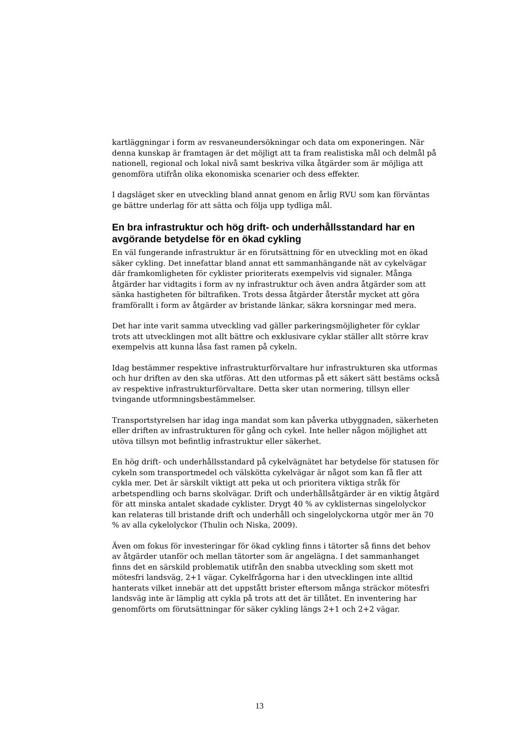kartläggningar i form av resvaneundersökningar och data om exponeringen. När denna kunskap är framtagen är det möjligt att ta fram realistiska mål och delmål på nationell, regional och lokal nivå samt beskriva vilka åtgärder som är möjliga att genomföra utifrån olika ekonomiska scenarier och dess effekter.
I dagsläget sker en utveckling bland annat genom en årlig RVU som kan förväntas ge bättre underlag för att sätta och följa upp tydliga mål.
En bra infrastruktur och hög drift- och underhållsstandard har en avgörande betydelse för en ökad cykling
En väl fungerande infrastruktur är en förutsättning för en utveckling mot en ökad säker cykling. Det innefattar bland annat ett sammanhängande nät av cykelvägar där framkomligheten för cyklister prioriterats exempelvis vid signaler. Många åtgärder har vidtagits i form av ny infrastruktur och även andra åtgärder som att sänka hastigheten för biltrafiken. Trots dessa åtgärder återstår mycket att göra framförallt i form av åtgärder av bristande länkar, säkra korsningar med mera.
Det har inte varit samma utveckling vad gäller parkeringsmöjligheter för cyklar trots att utvecklingen mot allt bättre och exklusivare cyklar ställer allt större krav exempelvis att kunna låsa fast ramen på cykeln.
Idag bestämmer respektive infrastrukturförvaltare hur infrastrukturen ska utformas och hur driften av den ska utföras. Att den utformas på ett säkert sätt bestäms också av respektive infrastrukturförvaltare. Detta sker utan normering, tillsyn eller tvingande utformningsbestämmelser.
Transportstyrelsen har idag inga mandat som kan påverka utbyggnaden, säkerheten eller driften av infrastrukturen för gång och cykel. Inte heller någon möjlighet att utöva tillsyn mot befintlig infrastruktur eller säkerhet.
En hög drift- och underhållsstandard på cykelvägnätet har betydelse för statusen för cykeln som transportmedel och välskötta cykelvägar är något som kan få fler att cykla mer. Det är särskilt viktigt att peka ut och prioritera viktiga stråk för arbetspendling och barns skolvägar. Drift och underhållsåtgärder är en viktig åtgärd för att minska antalet skadade cyklister. Drygt 40 % av cyklisternas singelolyckor kan relateras till bristande drift och underhåll och singelolyckorna utgör mer än 70 % av alla cykelolyckor (Thulin och Niska, 2009).
Även om fokus för investeringar för ökad cykling finns i tätorter så finns det behov av åtgärder utanför och mellan tätorter som är angelägna. I det sammanhanget finns det en särskild problematik utifrån den snabba utveckling som skett mot mötesfri landsväg, 2+1 vägar. Cykelfrågorna har i den utvecklingen inte alltid hanterats vilket innebär att det uppstått brister eftersom många sträckor mötesfri landsväg inte är lämplig att cykla på trots att det är tillåtet. En inventering har genomförts om förutsättningar för säker cykling längs 2+1 och 2+2 vägar.
13